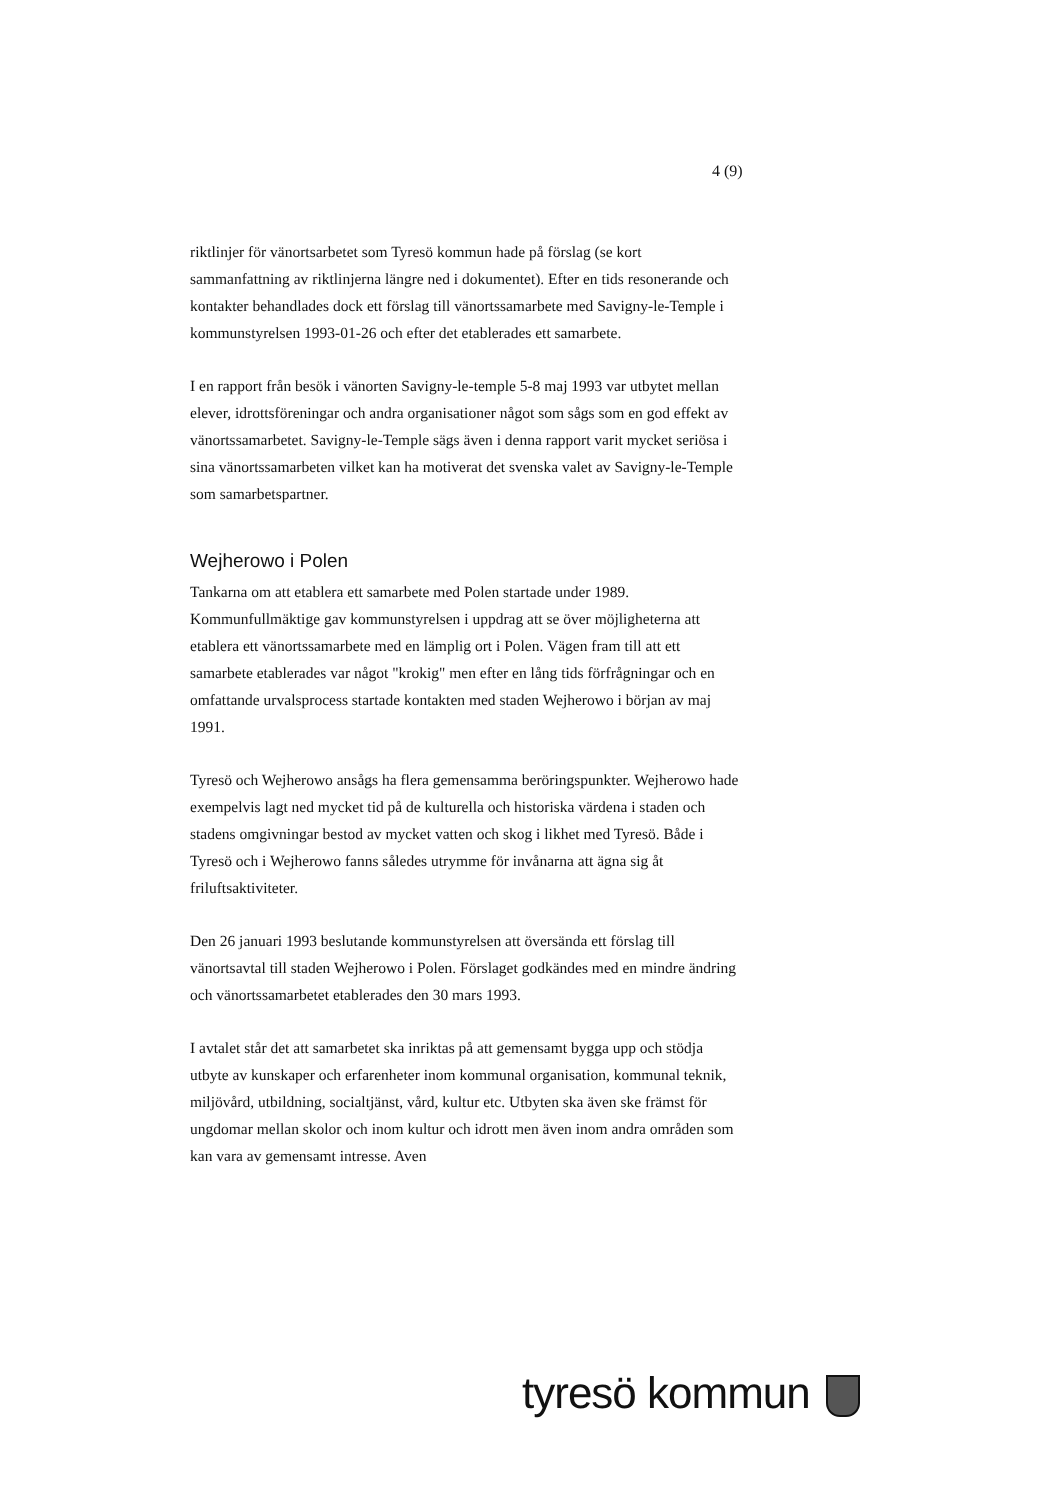4 (9)
riktlinjer för vänortsarbetet som Tyresö kommun hade på förslag (se kort sammanfattning av riktlinjerna längre ned i dokumentet). Efter en tids resonerande och kontakter behandlades dock ett förslag till vänortssamarbete med Savigny-le-Temple i kommunstyrelsen 1993-01-26 och efter det etablerades ett samarbete.
I en rapport från besök i vänorten Savigny-le-temple 5-8 maj 1993 var utbytet mellan elever, idrottsföreningar och andra organisationer något som sågs som en god effekt av vänortssamarbetet. Savigny-le-Temple sägs även i denna rapport varit mycket seriösa i sina vänortssamarbeten vilket kan ha motiverat det svenska valet av Savigny-le-Temple som samarbetspartner.
Wejherowo i Polen
Tankarna om att etablera ett samarbete med Polen startade under 1989. Kommunfullmäktige gav kommunstyrelsen i uppdrag att se över möjligheterna att etablera ett vänortssamarbete med en lämplig ort i Polen. Vägen fram till att ett samarbete etablerades var något "krokig" men efter en lång tids förfrågningar och en omfattande urvalsprocess startade kontakten med staden Wejherowo i början av maj 1991.
Tyresö och Wejherowo ansågs ha flera gemensamma beröringspunkter. Wejherowo hade exempelvis lagt ned mycket tid på de kulturella och historiska värdena i staden och stadens omgivningar bestod av mycket vatten och skog i likhet med Tyresö. Både i Tyresö och i Wejherowo fanns således utrymme för invånarna att ägna sig åt friluftsaktiviteter.
Den 26 januari 1993 beslutande kommunstyrelsen att översända ett förslag till vänortsavtal till staden Wejherowo i Polen. Förslaget godkändes med en mindre ändring och vänortssamarbetet etablerades den 30 mars 1993.
I avtalet står det att samarbetet ska inriktas på att gemensamt bygga upp och stödja utbyte av kunskaper och erfarenheter inom kommunal organisation, kommunal teknik, miljövård, utbildning, socialtjänst, vård, kultur etc. Utbyten ska även ske främst för ungdomar mellan skolor och inom kultur och idrott men även inom andra områden som kan vara av gemensamt intresse. Aven
tyresö kommun